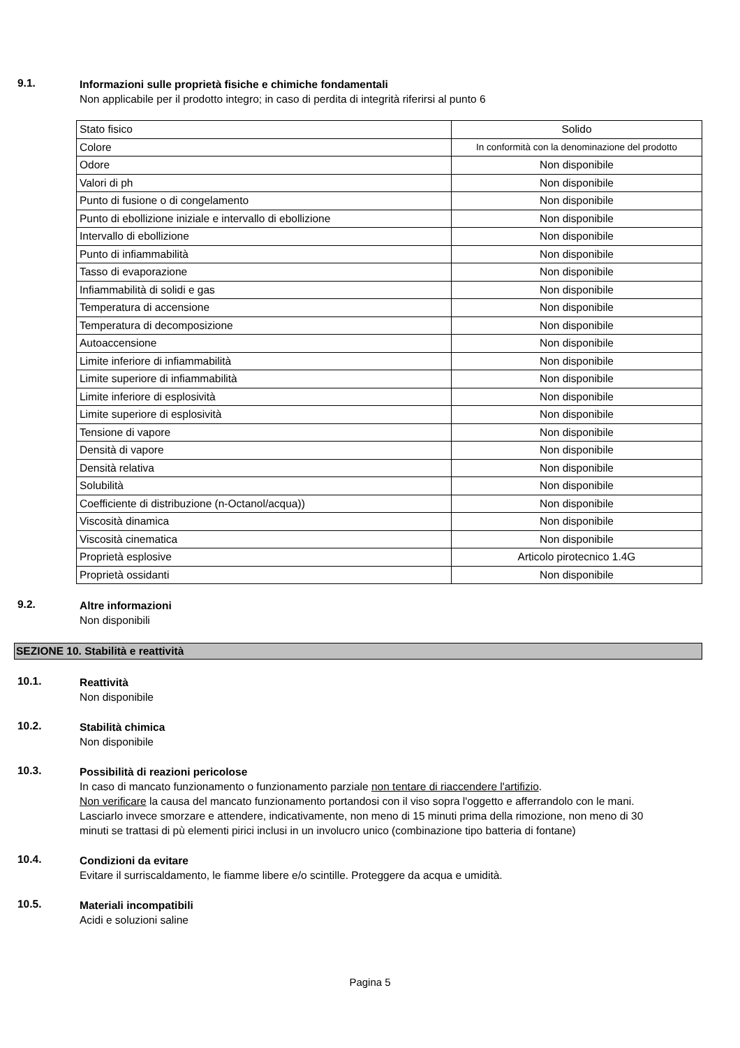9.1.
Informazioni sulle proprietà fisiche e chimiche fondamentali
Non applicabile per il prodotto integro; in caso di perdita di integrità riferirsi al punto 6
| Stato fisico | Solido |
| Colore | In conformità con la denominazione del prodotto |
| Odore | Non disponibile |
| Valori di ph | Non disponibile |
| Punto di fusione o di congelamento | Non disponibile |
| Punto di ebollizione iniziale e intervallo di ebollizione | Non disponibile |
| Intervallo di ebollizione | Non disponibile |
| Punto di infiammabilità | Non disponibile |
| Tasso di evaporazione | Non disponibile |
| Infiammabilità di solidi e gas | Non disponibile |
| Temperatura di accensione | Non disponibile |
| Temperatura di decomposizione | Non disponibile |
| Autoaccensione | Non disponibile |
| Limite inferiore di infiammabilità | Non disponibile |
| Limite superiore di infiammabilità | Non disponibile |
| Limite inferiore di esplosività | Non disponibile |
| Limite superiore di esplosività | Non disponibile |
| Tensione di vapore | Non disponibile |
| Densità di vapore | Non disponibile |
| Densità relativa | Non disponibile |
| Solubilità | Non disponibile |
| Coefficiente di distribuzione (n-Octanol/acqua)) | Non disponibile |
| Viscosità dinamica | Non disponibile |
| Viscosità cinematica | Non disponibile |
| Proprietà esplosive | Articolo pirotecnico 1.4G |
| Proprietà ossidanti | Non disponibile |
9.2.
Altre informazioni
Non disponibili
SEZIONE 10. Stabilità e reattività
10.1.
Reattività
Non disponibile
10.2.
Stabilità chimica
Non disponibile
10.3.
Possibilità di reazioni pericolose
In caso di mancato funzionamento o funzionamento parziale non tentare di riaccendere l'artifizio.
Non verificare la causa del mancato funzionamento portandosi con il viso sopra l'oggetto e afferrandolo con le mani.
Lasciarlo invece smorzare e attendere, indicativamente, non meno di 15 minuti prima della rimozione, non meno di 30 minuti se trattasi di pù elementi pirici inclusi in un involucro unico (combinazione tipo batteria di fontane)
10.4.
Condizioni da evitare
Evitare il surriscaldamento, le fiamme libere e/o scintille. Proteggere da acqua e umidità.
10.5.
Materiali incompatibili
Acidi e soluzioni saline
Pagina 5